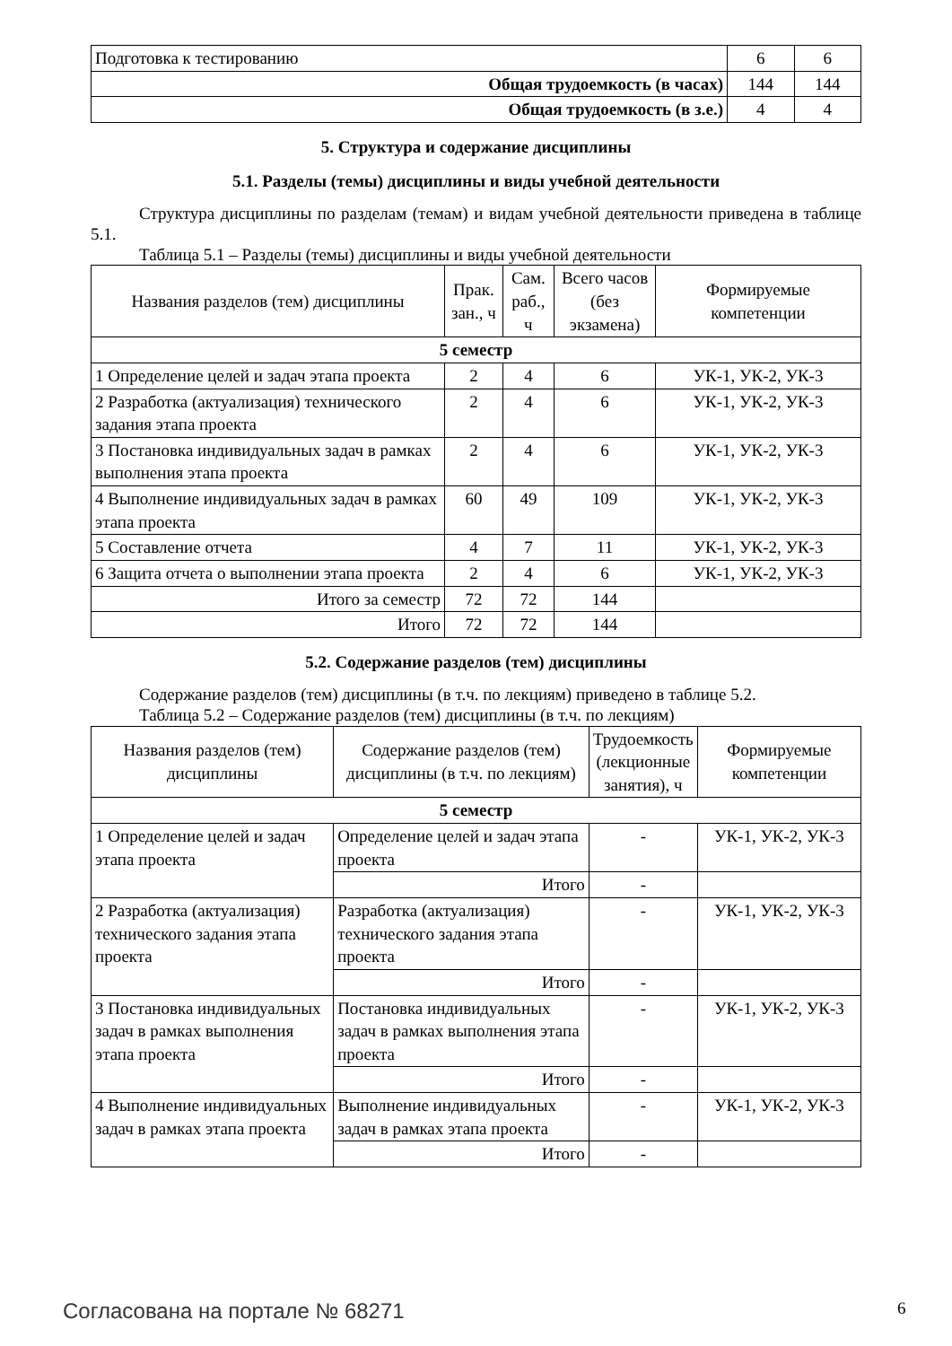| Подготовка к тестированию | 6 | 6 |
| Общая трудоемкость (в часах) | 144 | 144 |
| Общая трудоемкость (в з.е.) | 4 | 4 |
5. Структура и содержание дисциплины
5.1. Разделы (темы) дисциплины и виды учебной деятельности
Структура дисциплины по разделам (темам) и видам учебной деятельности приведена в таблице 5.1.
Таблица 5.1 – Разделы (темы) дисциплины и виды учебной деятельности
| Названия разделов (тем) дисциплины | Прак. зан., ч | Сам. раб., ч | Всего часов (без экзамена) | Формируемые компетенции |
| --- | --- | --- | --- | --- |
| 5 семестр | | | | |
| 1 Определение целей и задач этапа проекта | 2 | 4 | 6 | УК-1, УК-2, УК-3 |
| 2 Разработка (актуализация) технического задания этапа проекта | 2 | 4 | 6 | УК-1, УК-2, УК-3 |
| 3 Постановка индивидуальных задач в рамках выполнения этапа проекта | 2 | 4 | 6 | УК-1, УК-2, УК-3 |
| 4 Выполнение индивидуальных задач в рамках этапа проекта | 60 | 49 | 109 | УК-1, УК-2, УК-3 |
| 5 Составление отчета | 4 | 7 | 11 | УК-1, УК-2, УК-3 |
| 6 Защита отчета о выполнении этапа проекта | 2 | 4 | 6 | УК-1, УК-2, УК-3 |
| Итого за семестр | 72 | 72 | 144 | |
| Итого | 72 | 72 | 144 | |
5.2. Содержание разделов (тем) дисциплины
Содержание разделов (тем) дисциплины (в т.ч. по лекциям) приведено в таблице 5.2.
Таблица 5.2 – Содержание разделов (тем) дисциплины (в т.ч. по лекциям)
| Названия разделов (тем) дисциплины | Содержание разделов (тем) дисциплины (в т.ч. по лекциям) | Трудоемкость (лекционные занятия), ч | Формируемые компетенции |
| --- | --- | --- | --- |
| 5 семестр | | | |
| 1 Определение целей и задач этапа проекта | Определение целей и задач этапа проекта | - | УК-1, УК-2, УК-3 |
| | Итого | - | |
| 2 Разработка (актуализация) технического задания этапа проекта | Разработка (актуализация) технического задания этапа проекта | - | УК-1, УК-2, УК-3 |
| | Итого | - | |
| 3 Постановка индивидуальных задач в рамках выполнения этапа проекта | Постановка индивидуальных задач в рамках выполнения этапа проекта | - | УК-1, УК-2, УК-3 |
| | Итого | - | |
| 4 Выполнение индивидуальных задач в рамках этапа проекта | Выполнение индивидуальных задач в рамках этапа проекта | - | УК-1, УК-2, УК-3 |
| | Итого | - | |
Согласована на портале № 68271 6